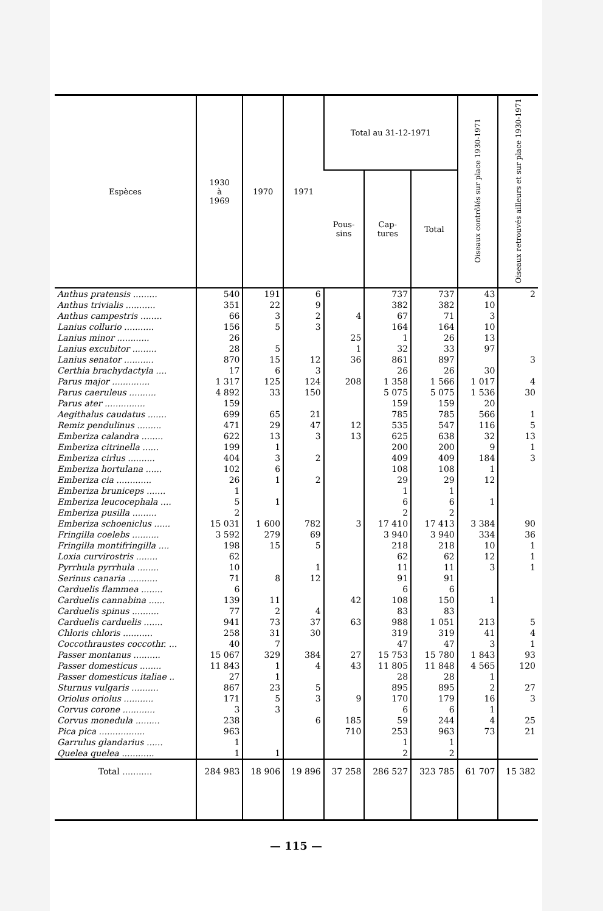| Espèces | 1930 à 1969 | 1970 | 1971 | Total au 31-12-1971 | | | Oiseaux contrôlés sur place 1930-1971 | Oiseaux retrouvés ailleurs et sur place 1930-1971 |
| --- | --- | --- | --- | --- | --- | --- | --- | --- |
| | | | | Pous- sins | Cap- tures | Total | | |
| Anthus pratensis ......... | 540 | 191 | 6 | | 737 | 737 | 43 | 2 |
| Anthus trivialis ........... | 351 | 22 | 9 | | 382 | 382 | 10 | |
| Anthus campestris ........ | 66 | 3 | 2 | 4 | 67 | 71 | 3 | |
| Lanius collurio ........... | 156 | 5 | 3 | | 164 | 164 | 10 | |
| Lanius minor ............ | 26 | | | 25 | 1 | 26 | 13 | |
| Lanius excubitor ......... | 28 | 5 | | 1 | 32 | 33 | 97 | |
| Lanius senator ........... | 870 | 15 | 12 | 36 | 861 | 897 | | 3 |
| Certhia brachydactyla .... | 17 | 6 | 3 | | 26 | 26 | 30 | |
| Parus major .............. | 1 317 | 125 | 124 | 208 | 1 358 | 1 566 | 1 017 | 4 |
| Parus caeruleus .......... | 4 892 | 33 | 150 | | 5 075 | 5 075 | 1 536 | 30 |
| Parus ater ............... | 159 | | | | 159 | 159 | 20 | |
| Aegithalus caudatus ....... | 699 | 65 | 21 | | 785 | 785 | 566 | 1 |
| Remiz pendulinus ......... | 471 | 29 | 47 | 12 | 535 | 547 | 116 | 5 |
| Emberiza calandra ........ | 622 | 13 | 3 | 13 | 625 | 638 | 32 | 13 |
| Emberiza citrinella ...... | 199 | 1 | | | 200 | 200 | 9 | 1 |
| Emberiza cirlus .......... | 404 | 3 | 2 | | 409 | 409 | 184 | 3 |
| Emberiza hortulana ...... | 102 | 6 | | | 108 | 108 | 1 | |
| Emberiza cia ............. | 26 | 1 | 2 | | 29 | 29 | 12 | |
| Emberiza bruniceps ....... | 1 | | | | 1 | 1 | | |
| Emberiza leucocephala .... | 5 | 1 | | | 6 | 6 | 1 | |
| Emberiza pusilla ......... | 2 | | | | 2 | 2 | | |
| Emberiza schoeniclus ...... | 15 031 | 1 600 | 782 | 3 | 17 410 | 17 413 | 3 384 | 90 |
| Fringilla coelebs .......... | 3 592 | 279 | 69 | | 3 940 | 3 940 | 334 | 36 |
| Fringilla montifringilla .... | 198 | 15 | 5 | | 218 | 218 | 10 | 1 |
| Loxia curvirostris ........ | 62 | | | | 62 | 62 | 12 | 1 |
| Pyrrhula pyrrhula ........ | 10 | | 1 | | 11 | 11 | 3 | 1 |
| Serinus canaria ........... | 71 | 8 | 12 | | 91 | 91 | | |
| Carduelis flammea ........ | 6 | | | | 6 | 6 | | |
| Carduelis cannabina ...... | 139 | 11 | | 42 | 108 | 150 | 1 | |
| Carduelis spinus .......... | 77 | 2 | 4 | | 83 | 83 | | |
| Carduelis carduelis ....... | 941 | 73 | 37 | 63 | 988 | 1 051 | 213 | 5 |
| Chloris chloris ........... | 258 | 31 | 30 | | 319 | 319 | 41 | 4 |
| Coccothraustes coccothr. ... | 40 | 7 | | | 47 | 47 | 3 | 1 |
| Passer montanus .......... | 15 067 | 329 | 384 | 27 | 15 753 | 15 780 | 1 843 | 93 |
| Passer domesticus ........ | 11 843 | 1 | 4 | 43 | 11 805 | 11 848 | 4 565 | 120 |
| Passer domesticus italiae .. | 27 | 1 | | | 28 | 28 | 1 | |
| Sturnus vulgaris .......... | 867 | 23 | 5 | | 895 | 895 | 2 | 27 |
| Oriolus oriolus ........... | 171 | 5 | 3 | 9 | 170 | 179 | 16 | 3 |
| Corvus corone ............ | 3 | 3 | | | 6 | 6 | 1 | |
| Corvus monedula ......... | 238 | | 6 | 185 | 59 | 244 | 4 | 25 |
| Pica pica ................. | 963 | | | 710 | 253 | 963 | 73 | 21 |
| Garrulus glandarius ...... | 1 | | | | 1 | 1 | | |
| Quelea quelea ............ | 1 | 1 | | | 2 | 2 | | |
| Total ........... | 284 983 | 18 906 | 19 896 | 37 258 | 286 527 | 323 785 | 61 707 | 15 382 |
— 115 —